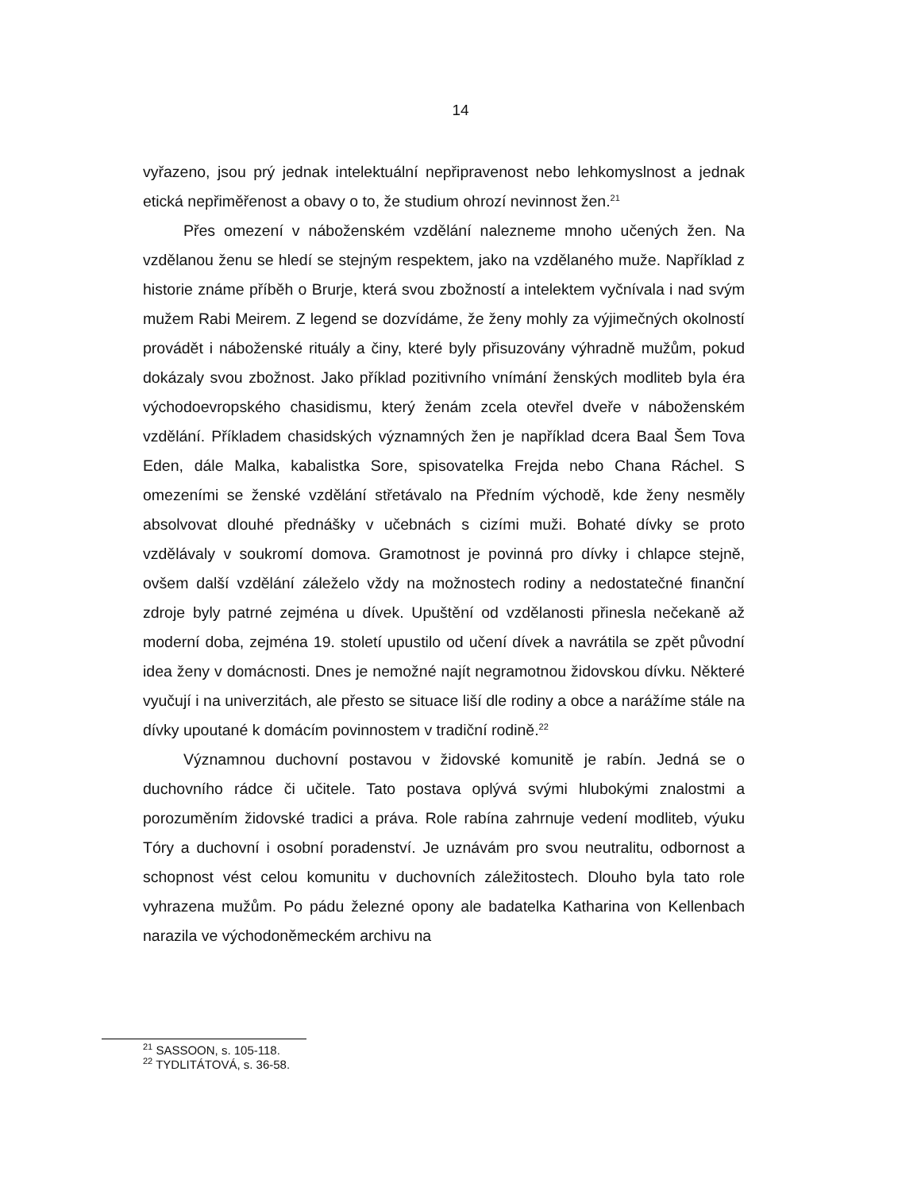14
vyřazeno, jsou prý jednak intelektuální nepřipravenost nebo lehkomyslnost a jednak etická nepřiměřenost a obavy o to, že studium ohrozí nevinnost žen.<sup>21</sup>
Přes omezení v náboženském vzdělání nalezneme mnoho učených žen. Na vzdělanou ženu se hledí se stejným respektem, jako na vzdělaného muže. Například z historie známe příběh o Brurje, která svou zbožností a intelektem vyčnívala i nad svým mužem Rabi Meirem. Z legend se dozvídáme, že ženy mohly za výjimečných okolností provádět i náboženské rituály a činy, které byly přisuzovány výhradně mužům, pokud dokázaly svou zbožnost. Jako příklad pozitivního vnímání ženských modliteb byla éra východoevropského chasidismu, který ženám zcela otevřel dveře v náboženském vzdělání. Příkladem chasidských významných žen je například dcera Baal Šem Tova Eden, dále Malka, kabalistka Sore, spisovatelka Frejda nebo Chana Ráchel. S omezeními se ženské vzdělání střetávalo na Předním východě, kde ženy nesměly absolvovat dlouhé přednášky v učebnách s cizími muži. Bohaté dívky se proto vzdělávaly v soukromí domova. Gramotnost je povinná pro dívky i chlapce stejně, ovšem další vzdělání záleželo vždy na možnostech rodiny a nedostatečné finanční zdroje byly patrné zejména u dívek. Upuštění od vzdělanosti přinesla nečekaně až moderní doba, zejména 19. století upustilo od učení dívek a navrátila se zpět původní idea ženy v domácnosti. Dnes je nemožné najít negramotnou židovskou dívku. Některé vyučují i na univerzitách, ale přesto se situace liší dle rodiny a obce a narážíme stále na dívky upoutané k domácím povinnostem v tradiční rodině.<sup>22</sup>
Významnou duchovní postavou v židovské komunitě je rabín. Jedná se o duchovního rádce či učitele. Tato postava oplývá svými hlubokými znalostmi a porozuměním židovské tradici a práva. Role rabína zahrnuje vedení modliteb, výuku Tóry a duchovní i osobní poradenství. Je uznávám pro svou neutralitu, odbornost a schopnost vést celou komunitu v duchovních záležitostech. Dlouho byla tato role vyhrazena mužům. Po pádu železné opony ale badatelka Katharina von Kellenbach narazila ve východoněmeckém archivu na
<sup>21</sup> SASSOON, s. 105-118.
<sup>22</sup> TYDLITÁTOVÁ, s. 36-58.